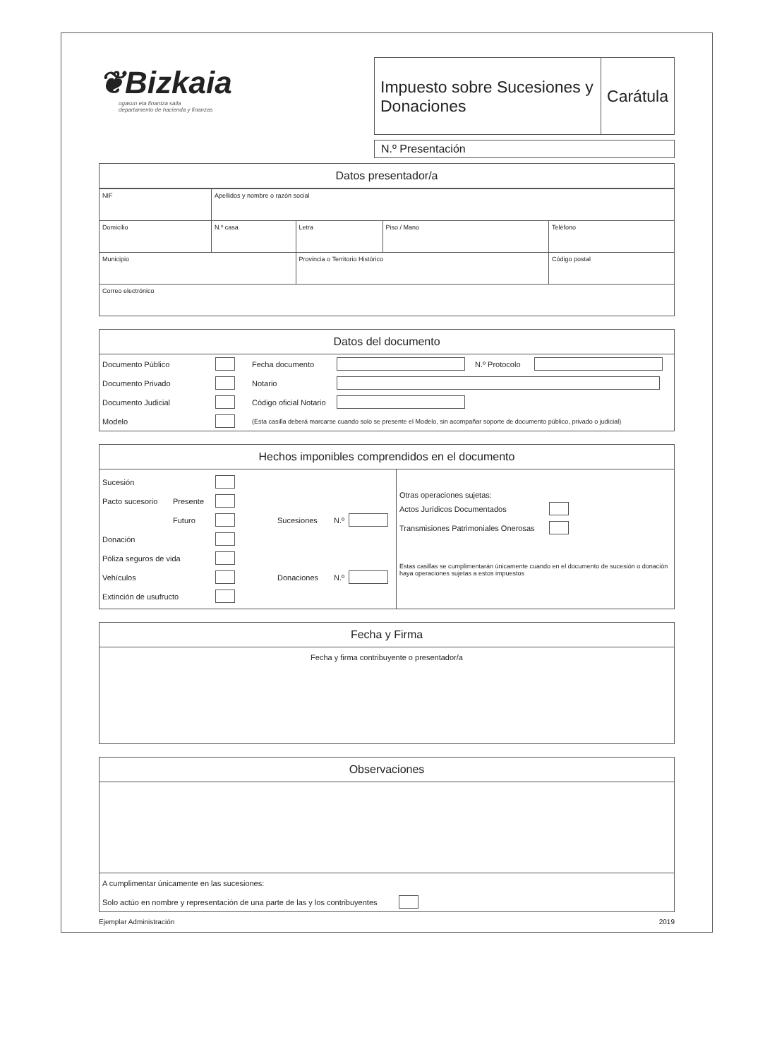❦Bizkaia
ogasun eta finantza saila
departamento de hacienda y finanzas
Impuesto sobre Sucesiones y Donaciones
Carátula
N.º Presentación
Datos presentador/a
| NIF | Apellidos y nombre o razón social | | | | |
| Domicilio | | N.º casa | Letra | Piso / Mano | Teléfono |
| Municipio | | | Provincia o Territorio Histórico | | Código postal |
| Correo electrónico | | | | | |
Datos del documento
Documento Público Fecha documento N.º Protocolo
Documento Privado Notario
Documento Judicial Código oficial Notario
Modelo (Esta casilla deberá marcarse cuando solo se presente el Modelo, sin acompañar soporte de documento público, privado o judicial)
Hechos imponibles comprendidos en el documento
Sucesión
Pacto sucesorio Presente
Futuro Sucesiones N.º
Donación
Póliza seguros de vida
Vehículos Donaciones N.º
Extinción de usufructo
Otras operaciones sujetas:
Actos Jurídicos Documentados
Transmisiones Patrimoniales Onerosas
Estas casillas se cumplimentarán únicamente cuando en el documento de sucesión o donación haya operaciones sujetas a estos impuestos
Fecha y Firma
Fecha y firma contribuyente o presentador/a
Observaciones
A cumplimentar únicamente en las sucesiones:
Solo actúo en nombre y representación de una parte de las y los contribuyentes
Ejemplar Administración 2019